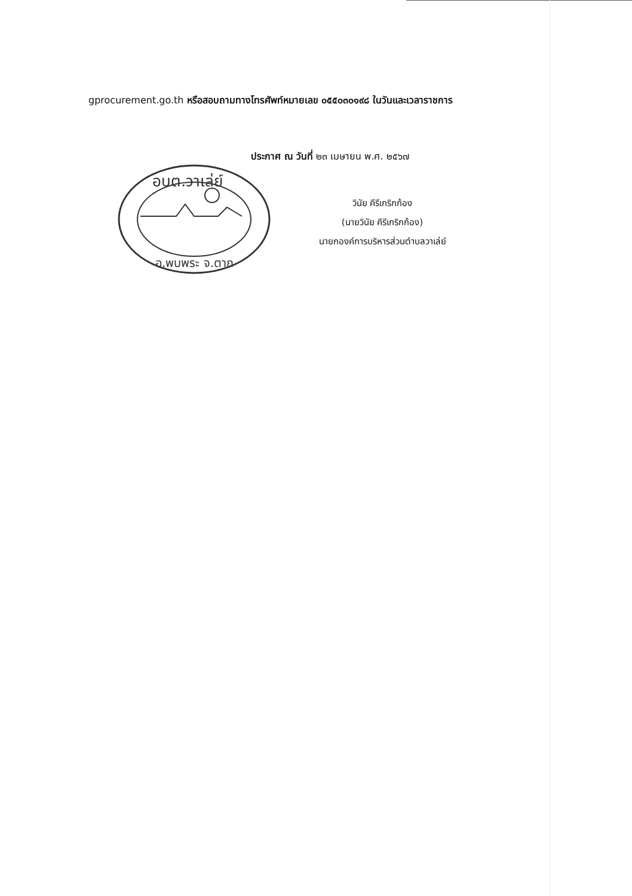gprocurement.go.th หรือสอบถามทางโทรศัพท์หมายเลข ๐๕๕๐๓๐๑๙๘ ในวันและเวลาราชการ
ประกาศ ณ วันที่ ๒๓ เมษายน พ.ศ. ๒๕๖๗
วินัย คีรีเกริกก้อง
(นายวินัย คีรีเกริกก้อง)
นายกองค์การบริหารส่วนตำบลวาเล่ย์
อบต.วาเล่ย์
อ.พบพระ จ.ตาก